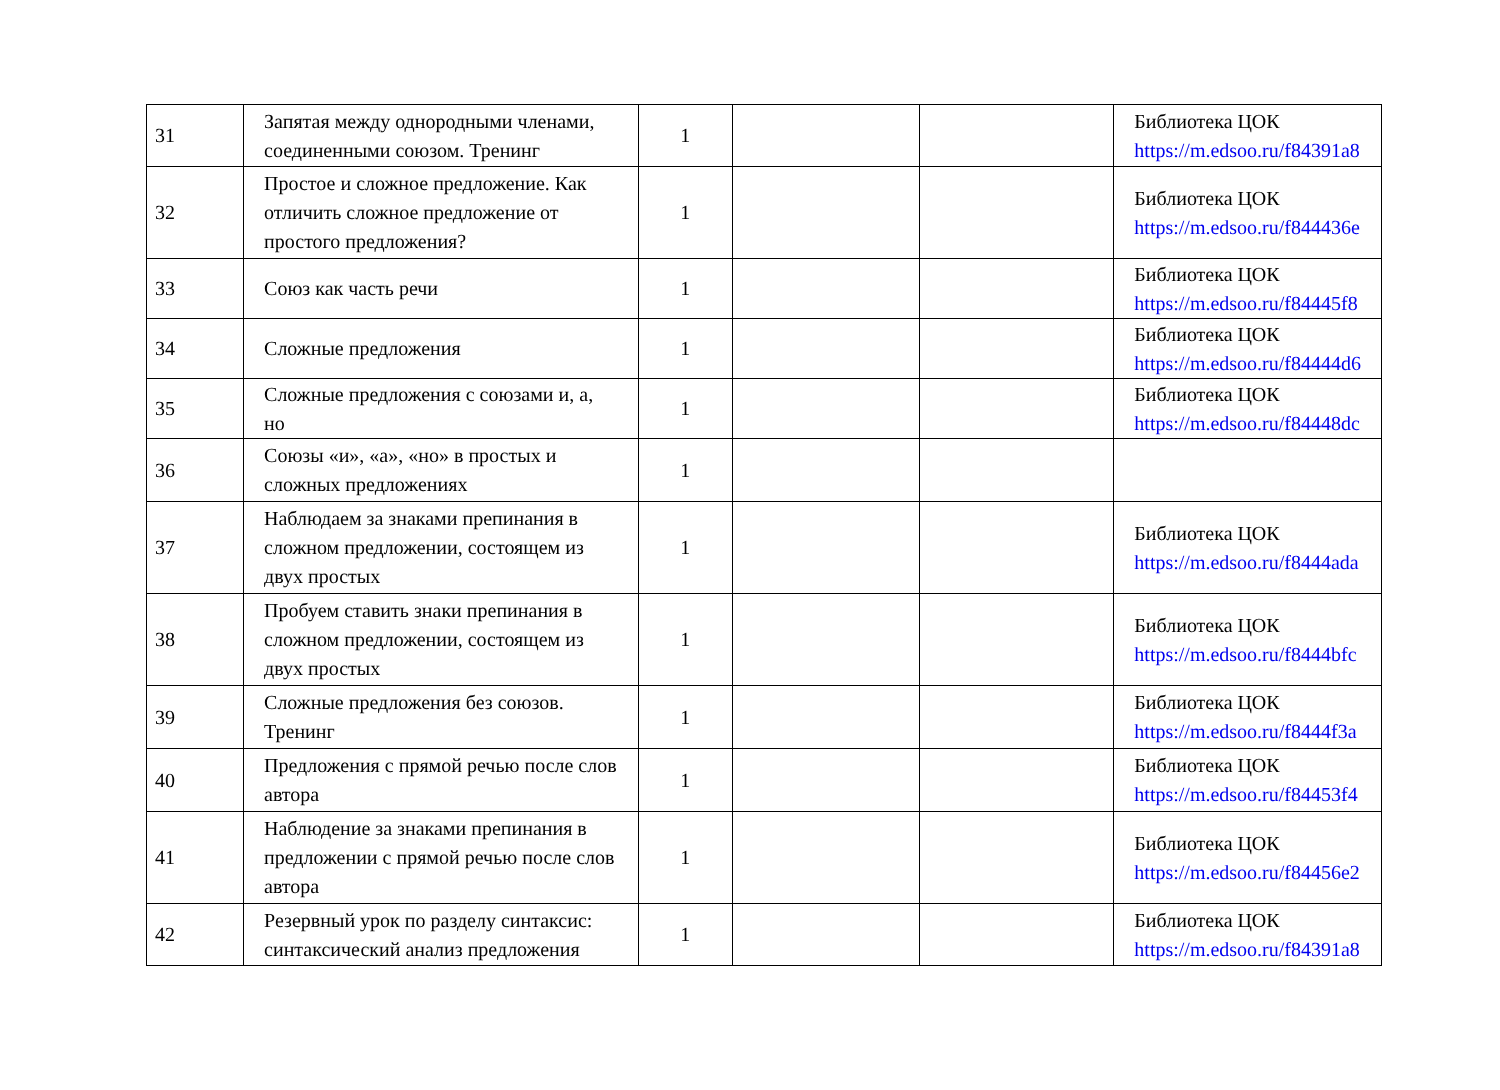| 31 | Запятая между однородными членами, соединенными союзом. Тренинг | 1 | | | Библиотека ЦОК https://m.edsoo.ru/f84391a8 |
| 32 | Простое и сложное предложение. Как отличить сложное предложение от простого предложения? | 1 | | | Библиотека ЦОК https://m.edsoo.ru/f844436e |
| 33 | Союз как часть речи | 1 | | | Библиотека ЦОК https://m.edsoo.ru/f84445f8 |
| 34 | Сложные предложения | 1 | | | Библиотека ЦОК https://m.edsoo.ru/f84444d6 |
| 35 | Сложные предложения с союзами и, а, но | 1 | | | Библиотека ЦОК https://m.edsoo.ru/f84448dc |
| 36 | Союзы «и», «а», «но» в простых и сложных предложениях | 1 | | | |
| 37 | Наблюдаем за знаками препинания в сложном предложении, состоящем из двух простых | 1 | | | Библиотека ЦОК https://m.edsoo.ru/f8444ada |
| 38 | Пробуем ставить знаки препинания в сложном предложении, состоящем из двух простых | 1 | | | Библиотека ЦОК https://m.edsoo.ru/f8444bfc |
| 39 | Сложные предложения без союзов. Тренинг | 1 | | | Библиотека ЦОК https://m.edsoo.ru/f8444f3a |
| 40 | Предложения с прямой речью после слов автора | 1 | | | Библиотека ЦОК https://m.edsoo.ru/f84453f4 |
| 41 | Наблюдение за знаками препинания в предложении с прямой речью после слов автора | 1 | | | Библиотека ЦОК https://m.edsoo.ru/f84456e2 |
| 42 | Резервный урок по разделу синтаксис: синтаксический анализ предложения | 1 | | | Библиотека ЦОК https://m.edsoo.ru/f84391a8 |